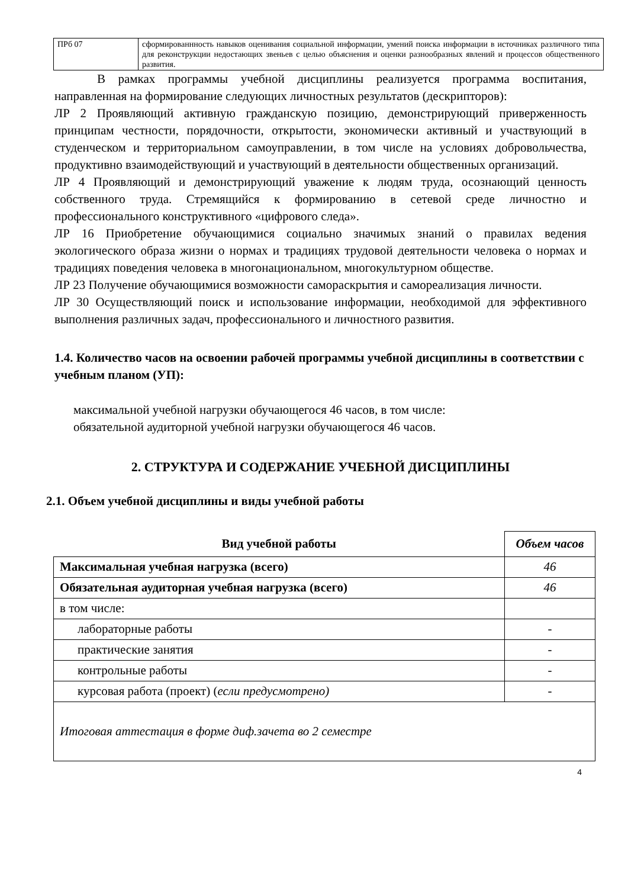| ПРб 07 | сформированнность навыков оценивания социальной информации, умений поиска информации в источниках различного типа для реконструкции недостающих звеньев с целью объяснения и оценки разнообразных явлений и процессов общественного развития. |
В рамках программы учебной дисциплины реализуется программа воспитания, направленная на формирование следующих личностных результатов (дескрипторов):
ЛР 2 Проявляющий активную гражданскую позицию, демонстрирующий приверженность принципам честности, порядочности, открытости, экономически активный и участвующий в студенческом и территориальном самоуправлении, в том числе на условиях добровольчества, продуктивно взаимодействующий и участвующий в деятельности общественных организаций.
ЛР 4 Проявляющий и демонстрирующий уважение к людям труда, осознающий ценность собственного труда. Стремящийся к формированию в сетевой среде личностно и профессионального конструктивного «цифрового следа».
ЛР 16 Приобретение обучающимися социально значимых знаний о правилах ведения экологического образа жизни о нормах и традициях трудовой деятельности человека о нормах и традициях поведения человека в многонациональном, многокультурном обществе.
ЛР 23 Получение обучающимися возможности самораскрытия и самореализация личности.
ЛР 30 Осуществляющий поиск и использование информации, необходимой для эффективного выполнения различных задач, профессионального и личностного развития.
1.4. Количество часов на освоении рабочей программы учебной дисциплины в соответствии с учебным планом (УП):
максимальной учебной нагрузки обучающегося 46 часов, в том числе:
обязательной аудиторной учебной нагрузки обучающегося 46 часов.
2. СТРУКТУРА И СОДЕРЖАНИЕ УЧЕБНОЙ ДИСЦИПЛИНЫ
2.1. Объем учебной дисциплины и виды учебной работы
| Вид учебной работы | Объем часов |
| --- | --- |
| Максимальная учебная нагрузка (всего) | 46 |
| Обязательная аудиторная учебная нагрузка (всего) | 46 |
| в том числе: | |
| лабораторные работы | - |
| практические занятия | - |
| контрольные работы | - |
| курсовая работа (проект) ( если предусмотрено) | - |
| Итоговая аттестация в форме диф.зачета во 2 семестре | |
4